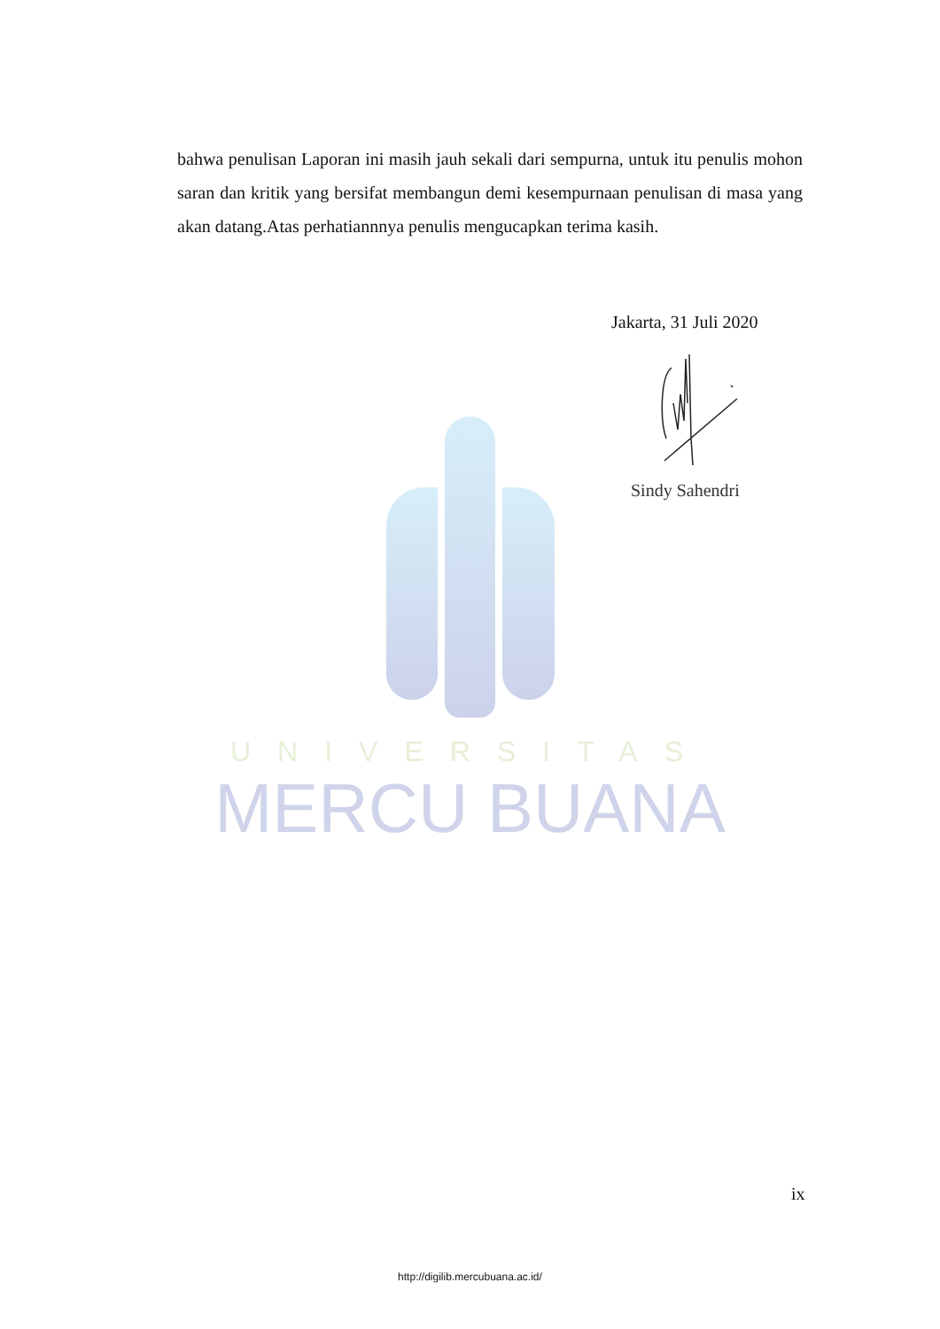UNIVERSITAS
MERCU BUANA
bahwa penulisan Laporan ini masih jauh sekali dari sempurna, untuk itu penulis mohon saran dan kritik yang bersifat membangun demi kesempurnaan penulisan di masa yang akan datang.Atas perhatiannnya penulis mengucapkan terima kasih.
Jakarta, 31 Juli 2020
Sindy Sahendri
ix
http://digilib.mercubuana.ac.id/